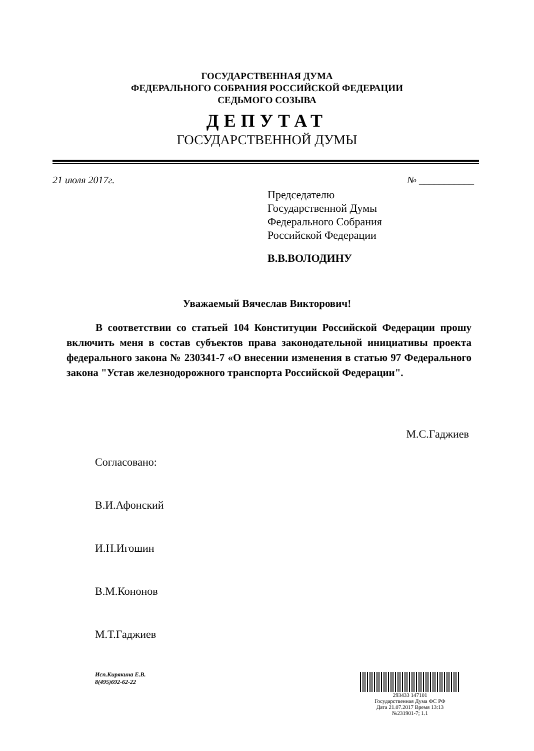ГОСУДАРСТВЕННАЯ ДУМА
ФЕДЕРАЛЬНОГО СОБРАНИЯ РОССИЙСКОЙ ФЕДЕРАЦИИ
СЕДЬМОГО СОЗЫВА
ДЕПУТАТ
ГОСУДАРСТВЕННОЙ ДУМЫ
21 июля 2017г. № ___________
Председателю
Государственной Думы
Федерального Собрания
Российской Федерации
В.В.ВОЛОДИНУ
Уважаемый Вячеслав Викторович!
В соответствии со статьей 104 Конституции Российской Федерации прошу включить меня в состав субъектов права законодательной инициативы проекта федерального закона № 230341-7 «О внесении изменения в статью 97 Федерального закона "Устав железнодорожного транспорта Российской Федерации".
М.С.Гаджиев
Согласовано:
В.И.Афонский
И.Н.Игошин
В.М.Кононов
М.Т.Гаджиев
Исп.Кирякина Е.В.
8(495)692-62-22
293433 147101
Государственная Дума ФС РФ
Дата 21.07.2017 Время 13:13
№231901-7; 1.1